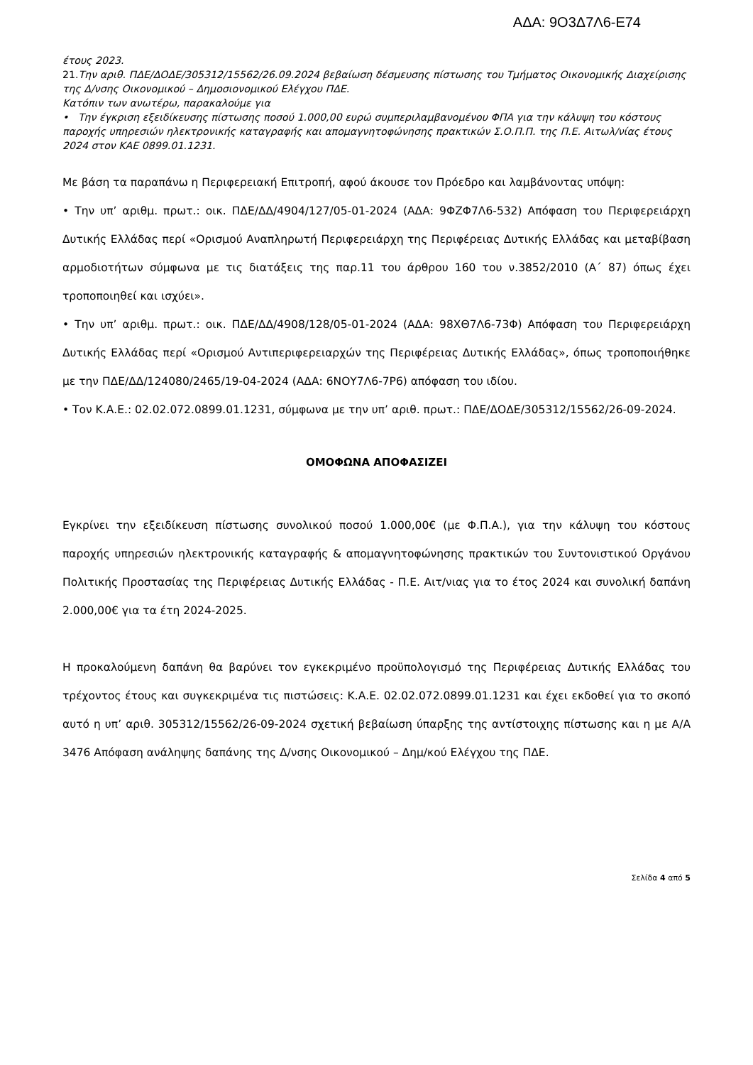ΑΔΑ: 9Ο3Δ7Λ6-Ε74
έτους 2023.
21. Την αριθ. ΠΔΕ/ΔΟΔΕ/305312/15562/26.09.2024 βεβαίωση δέσμευσης πίστωσης του Τμήματος Οικονομικής Διαχείρισης της Δ/νσης Οικονομικού – Δημοσιονομικού Ελέγχου ΠΔΕ.
Κατόπιν των ανωτέρω, παρακαλούμε για
• Την έγκριση εξειδίκευσης πίστωσης ποσού 1.000,00 ευρώ συμπεριλαμβανομένου ΦΠΑ για την κάλυψη του κόστους παροχής υπηρεσιών ηλεκτρονικής καταγραφής και απομαγνητοφώνησης πρακτικών Σ.Ο.Π.Π. της Π.Ε. Αιτωλ/νίας έτους 2024 στον ΚΑΕ 0899.01.1231.
Με βάση τα παραπάνω η Περιφερειακή Επιτροπή, αφού άκουσε τον Πρόεδρο και λαμβάνοντας υπόψη:
• Την υπ’ αριθμ. πρωτ.: οικ. ΠΔΕ/ΔΔ/4904/127/05-01-2024 (ΑΔΑ: 9ΦΖΦ7Λ6-532) Απόφαση του Περιφερειάρχη Δυτικής Ελλάδας περί «Ορισμού Αναπληρωτή Περιφερειάρχη της Περιφέρειας Δυτικής Ελλάδας και μεταβίβαση αρμοδιοτήτων σύμφωνα με τις διατάξεις της παρ.11 του άρθρου 160 του ν.3852/2010 (Α΄ 87) όπως έχει τροποποιηθεί και ισχύει».
• Την υπ’ αριθμ. πρωτ.: οικ. ΠΔΕ/ΔΔ/4908/128/05-01-2024 (ΑΔΑ: 98ΧΘ7Λ6-73Φ) Απόφαση του Περιφερειάρχη Δυτικής Ελλάδας περί «Ορισμού Αντιπεριφερειαρχών της Περιφέρειας Δυτικής Ελλάδας», όπως τροποποιήθηκε με την ΠΔΕ/ΔΔ/124080/2465/19-04-2024 (ΑΔΑ: 6ΝΟΥ7Λ6-7Ρ6) απόφαση του ιδίου.
• Τον Κ.Α.Ε.: 02.02.072.0899.01.1231, σύμφωνα με την υπ’ αριθ. πρωτ.: ΠΔΕ/ΔΟΔΕ/305312/15562/26-09-2024.
ΟΜΟΦΩΝΑ ΑΠΟΦΑΣΙΖΕΙ
Εγκρίνει την εξειδίκευση πίστωσης συνολικού ποσού 1.000,00€ (με Φ.Π.Α.), για την κάλυψη του κόστους παροχής υπηρεσιών ηλεκτρονικής καταγραφής & απομαγνητοφώνησης πρακτικών του Συντονιστικού Οργάνου Πολιτικής Προστασίας της Περιφέρειας Δυτικής Ελλάδας - Π.Ε. Αιτ/νιας για το έτος 2024 και συνολική δαπάνη 2.000,00€ για τα έτη 2024-2025.
Η προκαλούμενη δαπάνη θα βαρύνει τον εγκεκριμένο προϋπολογισμό της Περιφέρειας Δυτικής Ελλάδας του τρέχοντος έτους και συγκεκριμένα τις πιστώσεις: Κ.Α.Ε. 02.02.072.0899.01.1231 και έχει εκδοθεί για το σκοπό αυτό η υπ’ αριθ. 305312/15562/26-09-2024 σχετική βεβαίωση ύπαρξης της αντίστοιχης πίστωσης και η με Α/Α 3476 Απόφαση ανάληψης δαπάνης της Δ/νσης Οικονομικού – Δημ/κού Ελέγχου της ΠΔΕ.
Σελίδα 4 από 5